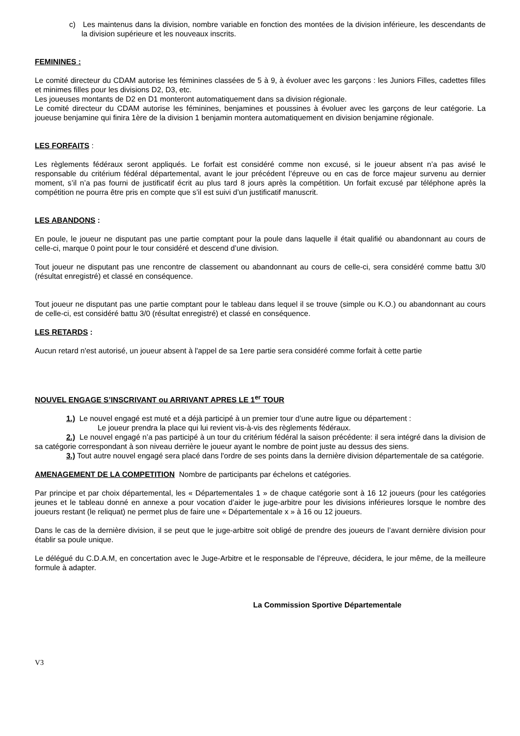c) Les maintenus dans la division, nombre variable en fonction des montées de la division inférieure, les descendants de la division supérieure et les nouveaux inscrits.
FEMININES :
Le comité directeur du CDAM autorise les féminines classées de 5 à 9, à évoluer avec les garçons : les Juniors Filles, cadettes filles et minimes filles pour les divisions D2, D3, etc.
Les joueuses montants de D2 en D1 monteront automatiquement dans sa division régionale.
Le comité directeur du CDAM autorise les féminines, benjamines et poussines à évoluer avec les garçons de leur catégorie. La joueuse benjamine qui finira 1ère de la division 1 benjamin montera automatiquement en division benjamine régionale.
LES FORFAITS :
Les règlements fédéraux seront appliqués. Le forfait est considéré comme non excusé, si le joueur absent n’a pas avisé le responsable du critérium fédéral départemental, avant le jour précédent l’épreuve ou en cas de force majeur survenu au dernier moment, s’il n’a pas fourni de justificatif écrit au plus tard 8 jours après la compétition. Un forfait excusé par téléphone après la compétition ne pourra être pris en compte que s’il est suivi d’un justificatif manuscrit.
LES ABANDONS :
En poule, le joueur ne disputant pas une partie comptant pour la poule dans laquelle il était qualifié ou abandonnant au cours de celle-ci, marque 0 point pour le tour considéré et descend d’une division.
Tout joueur ne disputant pas une rencontre de classement ou abandonnant au cours de celle-ci, sera considéré comme battu 3/0 (résultat enregistré) et classé en conséquence.
Tout joueur ne disputant pas une partie comptant pour le tableau dans lequel il se trouve (simple ou K.O.) ou abandonnant au cours de celle-ci, est considéré battu 3/0 (résultat enregistré) et classé en conséquence.
LES RETARDS :
Aucun retard n'est autorisé, un joueur absent à l'appel de sa 1ere partie sera considéré comme forfait à cette partie
NOUVEL ENGAGE S’INSCRIVANT ou ARRIVANT APRES LE 1<sup>er</sup> TOUR
1.) Le nouvel engagé est muté et a déjà participé à un premier tour d’une autre ligue ou département :
Le joueur prendra la place qui lui revient vis-à-vis des règlements fédéraux.
2.) Le nouvel engagé n’a pas participé à un tour du critérium fédéral la saison précédente: il sera intégré dans la division de sa catégorie correspondant à son niveau derrière le joueur ayant le nombre de point juste au dessus des siens.
3.) Tout autre nouvel engagé sera placé dans l'ordre de ses points dans la dernière division départementale de sa catégorie.
AMENAGEMENT DE LA COMPETITION Nombre de participants par échelons et catégories.
Par principe et par choix départemental, les « Départementales 1 » de chaque catégorie sont à 16 12 joueurs (pour les catégories jeunes et le tableau donné en annexe a pour vocation d’aider le juge-arbitre pour les divisions inférieures lorsque le nombre des joueurs restant (le reliquat) ne permet plus de faire une « Départementale x » à 16 ou 12 joueurs.
Dans le cas de la dernière division, il se peut que le juge-arbitre soit obligé de prendre des joueurs de l’avant dernière division pour établir sa poule unique.
Le délégué du C.D.A.M, en concertation avec le Juge-Arbitre et le responsable de l’épreuve, décidera, le jour même, de la meilleure formule à adapter.
La Commission Sportive Départementale
V3